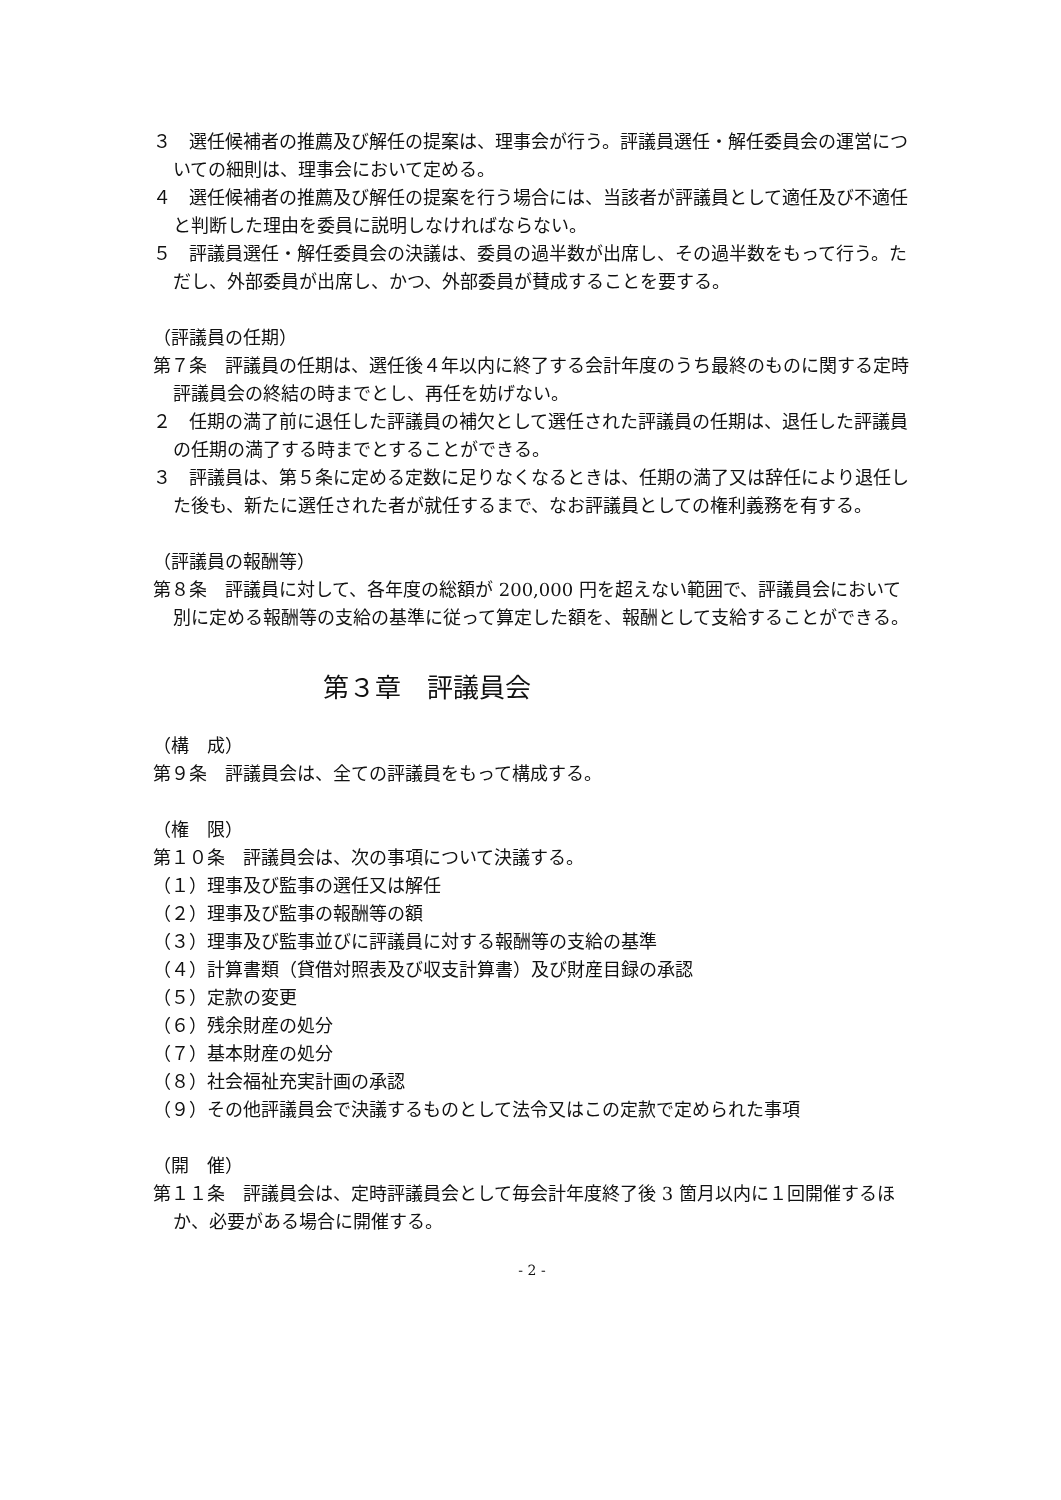３　選任候補者の推薦及び解任の提案は、理事会が行う。評議員選任・解任委員会の運営についての細則は、理事会において定める。
４　選任候補者の推薦及び解任の提案を行う場合には、当該者が評議員として適任及び不適任と判断した理由を委員に説明しなければならない。
５　評議員選任・解任委員会の決議は、委員の過半数が出席し、その過半数をもって行う。ただし、外部委員が出席し、かつ、外部委員が賛成することを要する。
（評議員の任期）
第７条　評議員の任期は、選任後４年以内に終了する会計年度のうち最終のものに関する定時評議員会の終結の時までとし、再任を妨げない。
２　任期の満了前に退任した評議員の補欠として選任された評議員の任期は、退任した評議員の任期の満了する時までとすることができる。
３　評議員は、第５条に定める定数に足りなくなるときは、任期の満了又は辞任により退任した後も、新たに選任された者が就任するまで、なお評議員としての権利義務を有する。
（評議員の報酬等）
第８条　評議員に対して、各年度の総額が 200,000 円を超えない範囲で、評議員会において別に定める報酬等の支給の基準に従って算定した額を、報酬として支給することができる。
第３章　評議員会
（構　成）
第９条　評議員会は、全ての評議員をもって構成する。
（権　限）
第１０条　評議員会は、次の事項について決議する。
（１）理事及び監事の選任又は解任
（２）理事及び監事の報酬等の額
（３）理事及び監事並びに評議員に対する報酬等の支給の基準
（４）計算書類（貸借対照表及び収支計算書）及び財産目録の承認
（５）定款の変更
（６）残余財産の処分
（７）基本財産の処分
（８）社会福祉充実計画の承認
（９）その他評議員会で決議するものとして法令又はこの定款で定められた事項
（開　催）
第１１条　評議員会は、定時評議員会として毎会計年度終了後 3 箇月以内に１回開催するほか、必要がある場合に開催する。
- 2 -